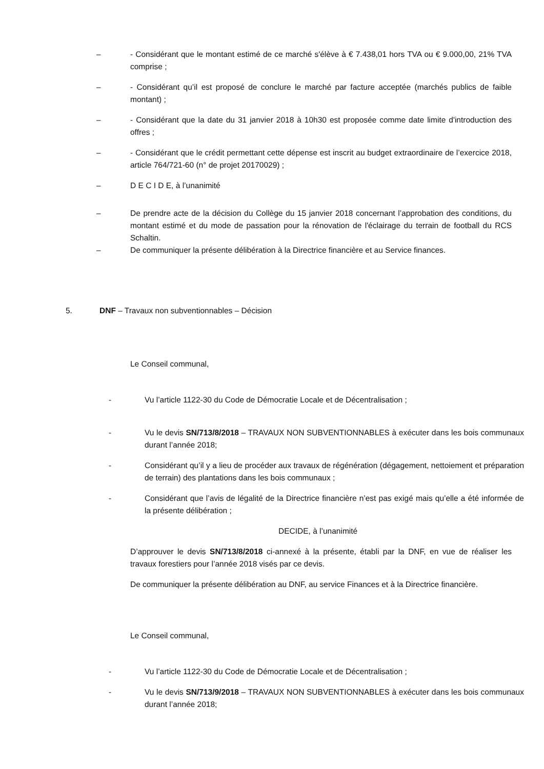– - Considérant que le montant estimé de ce marché s'élève à € 7.438,01 hors TVA ou € 9.000,00, 21% TVA comprise ;
– - Considérant qu’il est proposé de conclure le marché par facture acceptée (marchés publics de faible montant) ;
– - Considérant que la date du 31 janvier 2018 à 10h30 est proposée comme date limite d'introduction des offres ;
– - Considérant que le crédit permettant cette dépense est inscrit au budget extraordinaire de l’exercice 2018, article 764/721-60 (n° de projet 20170029) ;
– D E C I D E, à l’unanimité
– De prendre acte de la décision du Collège du 15 janvier 2018 concernant l’approbation des conditions, du montant estimé et du mode de passation pour la rénovation de l'éclairage du terrain de football du RCS Schaltin.
– De communiquer la présente délibération à la Directrice financière et au Service finances.
5. DNF – Travaux non subventionnables – Décision
Le Conseil communal,
- Vu l’article 1122-30 du Code de Démocratie Locale et de Décentralisation ;
- Vu le devis SN/713/8/2018 – TRAVAUX NON SUBVENTIONNABLES à exécuter dans les bois communaux durant l’année 2018;
- Considérant qu’il y a lieu de procéder aux travaux de régénération (dégagement, nettoiement et préparation de terrain) des plantations dans les bois communaux ;
- Considérant que l’avis de légalité de la Directrice financière n’est pas exigé mais qu’elle a été informée de la présente délibération ;
DECIDE, à l’unanimité
D’approuver le devis SN/713/8/2018 ci-annexé à la présente, établi par la DNF, en vue de réaliser les travaux forestiers pour l’année 2018 visés par ce devis.
De communiquer la présente délibération au DNF, au service Finances et à la Directrice financière.
Le Conseil communal,
- Vu l’article 1122-30 du Code de Démocratie Locale et de Décentralisation ;
- Vu le devis SN/713/9/2018 – TRAVAUX NON SUBVENTIONNABLES à exécuter dans les bois communaux durant l’année 2018;